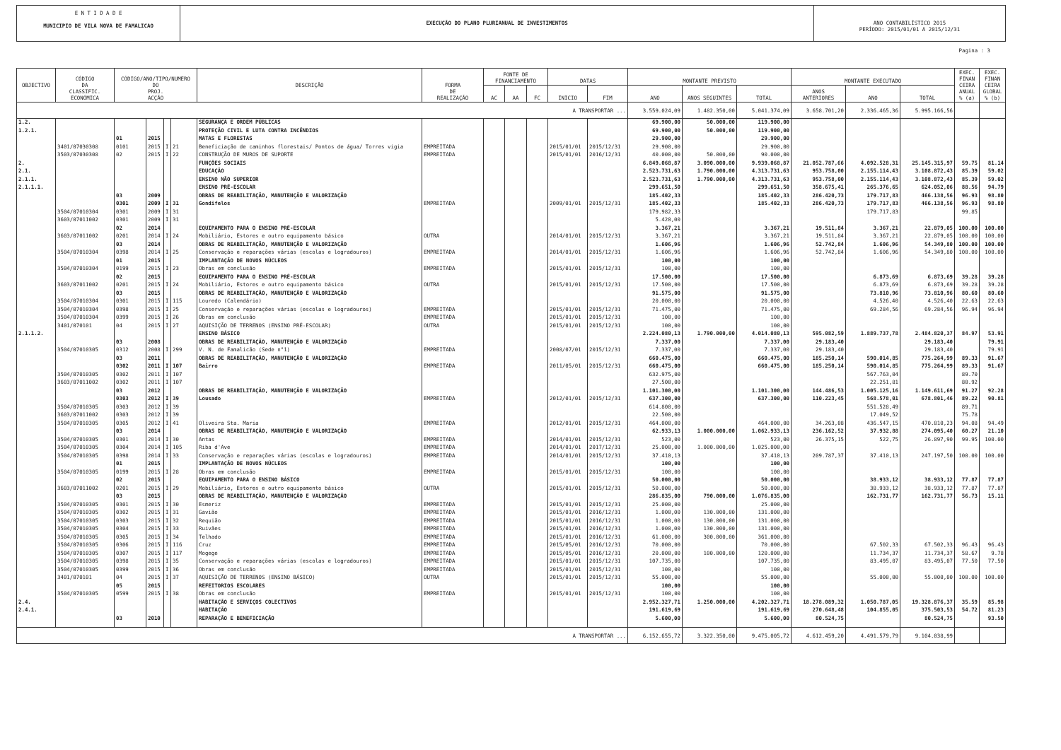E N T I D A D E
MUNICIPIO DE VILA NOVA DE FAMALICAO
EXECUÇÃO DO PLANO PLURIANUAL DE INVESTIMENTOS
ANO CONTABILÍSTICO 2015
PERÍODO: 2015/01/01 A 2015/12/31
Pagina : 3
| OBJECTIVO | CÓDIGO DA CLASSIFIC. ECONÓMICA | CÓDIGO/ANO/TIPO/NUMERO DO PROJ. ACÇÃO | | | | DESCRIÇÃO | FORMA DE REALIZAÇÃO | FONTE DE FINANCIAMENTO | | | DATAS | | MONTANTE PREVISTO | | | MONTANTE EXECUTADO | | | EXEC. FINAN CEIRA ANUAL % (a) | EXEC. FINAN CEIRA GLOBAL % (b) |
| --- | --- | --- | --- | --- | --- | --- | --- | --- | --- | --- | --- | --- | --- | --- | --- | --- | --- | --- | --- | --- |
| | | | | | | | | AC | AA | FC | INICIO | FIM | ANO | ANOS SEGUINTES | TOTAL | ANOS ANTERIORES | ANO | TOTAL | | |
| A TRANSPORTAR ... | | | | | | | | | | | | | 3.559.024,09 | 1.482.350,00 | 5.041.374,09 | 3.658.701,20 | 2.336.465,36 | 5.995.166,56 | | |
| 1.2. | | | | | | SEGURANÇA E ORDEM PÚBLICAS | | | | | | | 69.900,00 | 50.000,00 | 119.900,00 | | | | | |
| 1.2.1. | | | | | | PROTEÇÃO CIVIL E LUTA CONTRA INCÊNDIOS | | | | | | | 69.900,00 | 50.000,00 | 119.900,00 | | | | | |
| | | 01 | 2015 | | | MATAS E FLORESTAS | | | | | | | 29.900,00 | | 29.900,00 | | | | | |
| | 3401/07030308 | 0101 | 2015 | I | 21 | Beneficiação de caminhos florestais/ Pontos de água/ Torres vigia | EMPREITADA | | | | 2015/01/01 | 2015/12/31 | 29.900,00 | | 29.900,00 | | | | | |
| | 3503/07030308 | 02 | 2015 | I | 22 | CONSTRUÇÃO DE MUROS DE SUPORTE | EMPREITADA | | | | 2015/01/01 | 2016/12/31 | 40.000,00 | 50.000,00 | 90.000,00 | | | | | |
| 2. | | | | | | FUNÇÕES SOCIAIS | | | | | | | 6.849.068,87 | 3.090.000,00 | 9.939.068,87 | 21.052.787,66 | 4.092.528,31 | 25.145.315,97 | 59.75 | 81.14 |
| 2.1. | | | | | | EDUCAÇÃO | | | | | | | 2.523.731,63 | 1.790.000,00 | 4.313.731,63 | 953.758,00 | 2.155.114,43 | 3.108.872,43 | 85.39 | 59.02 |
| 2.1.1. | | | | | | ENSINO NÃO SUPERIOR | | | | | | | 2.523.731,63 | 1.790.000,00 | 4.313.731,63 | 953.758,00 | 2.155.114,43 | 3.108.872,43 | 85.39 | 59.02 |
| 2.1.1.1. | | | | | | ENSINO PRÉ-ESCOLAR | | | | | | | 299.651,50 | | 299.651,50 | 358.675,41 | 265.376,65 | 624.052,06 | 88.56 | 94.79 |
| | | 03 | 2009 | | | OBRAS DE REABILITAÇÃO, MANUTENÇÃO E VALORIZAÇÃO | | | | | | | 185.402,33 | | 185.402,33 | 286.420,73 | 179.717,83 | 466.138,56 | 96.93 | 98.80 |
| | | 0301 | 2009 | I | 31 | Gondifelos | EMPREITADA | | | | 2009/01/01 | 2015/12/31 | 185.402,33 | | 185.402,33 | 286.420,73 | 179.717,83 | 466.138,56 | 96.93 | 98.80 |
| | 3504/07010304 | 0301 | 2009 | I | 31 | | | | | | | | 179.982,33 | | | | 179.717,83 | | 99.85 | |
| | 3603/07011002 | 0301 | 2009 | I | 31 | | | | | | | | 5.420,00 | | | | | | | |
| | | 02 | 2014 | | | EQUIPAMENTO PARA O ENSINO PRÉ-ESCOLAR | | | | | | | 3.367,21 | | 3.367,21 | 19.511,84 | 3.367,21 | 22.879,05 | 100.00 | 100.00 |
| | 3603/07011002 | 0201 | 2014 | I | 24 | Mobiliário, Estores e outro equipamento básico | OUTRA | | | | 2014/01/01 | 2015/12/31 | 3.367,21 | | 3.367,21 | 19.511,84 | 3.367,21 | 22.879,05 | 100.00 | 100.00 |
| | | 03 | 2014 | | | OBRAS DE REABILITAÇÃO, MANUTENÇÃO E VALORIZAÇÃO | | | | | | | 1.606,96 | | 1.606,96 | 52.742,84 | 1.606,96 | 54.349,80 | 100.00 | 100.00 |
| | 3504/07010304 | 0398 | 2014 | I | 25 | Conservação e reparações várias (escolas e logradouros) | EMPREITADA | | | | 2014/01/01 | 2015/12/31 | 1.606,96 | | 1.606,96 | 52.742,84 | 1.606,96 | 54.349,80 | 100.00 | 100.00 |
| | | 01 | 2015 | | | IMPLANTAÇÃO DE NOVOS NÚCLEOS | | | | | | | 100,00 | | 100,00 | | | | | |
| | 3504/07010304 | 0199 | 2015 | I | 23 | Obras em conclusão | EMPREITADA | | | | 2015/01/01 | 2015/12/31 | 100,00 | | 100,00 | | | | | |
| | | 02 | 2015 | | | EQUIPAMENTO PARA O ENSINO PRÉ-ESCOLAR | | | | | | | 17.500,00 | | 17.500,00 | | 6.873,69 | 6.873,69 | 39.28 | 39.28 |
| | 3603/07011002 | 0201 | 2015 | I | 24 | Mobiliário, Estores e outro equipamento básico | OUTRA | | | | 2015/01/01 | 2015/12/31 | 17.500,00 | | 17.500,00 | | 6.873,69 | 6.873,69 | 39.28 | 39.28 |
| | | 03 | 2015 | | | OBRAS DE REABILITAÇÃO, MANUTENÇÃO E VALORIZAÇÃO | | | | | | | 91.575,00 | | 91.575,00 | | 73.810,96 | 73.810,96 | 80.60 | 80.60 |
| | 3504/07010304 | 0301 | 2015 | I | 115 | Louredo (Calendário) | | | | | | | 20.000,00 | | 20.000,00 | | 4.526,40 | 4.526,40 | 22.63 | 22.63 |
| | 3504/07010304 | 0398 | 2015 | I | 25 | Conservação e reparações várias (escolas e logradouros) | EMPREITADA | | | | 2015/01/01 | 2015/12/31 | 71.475,00 | | 71.475,00 | | 69.284,56 | 69.284,56 | 96.94 | 96.94 |
| | 3504/07010304 | 0399 | 2015 | I | 26 | Obras em conclusão | EMPREITADA | | | | 2015/01/01 | 2015/12/31 | 100,00 | | 100,00 | | | | | |
| | 3401/070101 | 04 | 2015 | I | 27 | AQUISIÇÃO DE TERRENOS (ENSINO PRÉ-ESCOLAR) | OUTRA | | | | 2015/01/01 | 2015/12/31 | 100,00 | | 100,00 | | | | | |
| 2.1.1.2. | | | | | | ENSINO BÁSICO | | | | | | | 2.224.080,13 | 1.790.000,00 | 4.014.080,13 | 595.082,59 | 1.889.737,78 | 2.484.820,37 | 84.97 | 53.91 |
| | | 03 | 2008 | | | OBRAS DE REABILITAÇÃO, MANUTENÇÃO E VALORIZAÇÃO | | | | | | | 7.337,00 | | 7.337,00 | 29.183,40 | | 29.183,40 | | 79.91 |
| | 3504/07010305 | 0312 | 2008 | I | 299 | V. N. de Famalicão (Sede n°1) | EMPREITADA | | | | 2008/07/01 | 2015/12/31 | 7.337,00 | | 7.337,00 | 29.183,40 | | 29.183,40 | | 79.91 |
| | | 03 | 2011 | | | OBRAS DE REABILITAÇÃO, MANUTENÇÃO E VALORIZAÇÃO | | | | | | | 660.475,00 | | 660.475,00 | 185.250,14 | 590.014,85 | 775.264,99 | 89.33 | 91.67 |
| | | 0302 | 2011 | I | 107 | Bairro | EMPREITADA | | | | 2011/05/01 | 2015/12/31 | 660.475,00 | | 660.475,00 | 185.250,14 | 590.014,85 | 775.264,99 | 89.33 | 91.67 |
| | 3504/07010305 | 0302 | 2011 | I | 107 | | | | | | | | 632.975,00 | | | | 567.763,04 | | 89.70 | |
| | 3603/07011002 | 0302 | 2011 | I | 107 | | | | | | | | 27.500,00 | | | | 22.251,81 | | 80.92 | |
| | | 03 | 2012 | | | OBRAS DE REABILITAÇÃO, MANUTENÇÃO E VALORIZAÇÃO | | | | | | | 1.101.300,00 | | 1.101.300,00 | 144.486,53 | 1.005.125,16 | 1.149.611,69 | 91.27 | 92.28 |
| | | 0303 | 2012 | I | 39 | Lousado | EMPREITADA | | | | 2012/01/01 | 2015/12/31 | 637.300,00 | | 637.300,00 | 110.223,45 | 568.578,01 | 678.801,46 | 89.22 | 90.81 |
| | 3504/07010305 | 0303 | 2012 | I | 39 | | | | | | | | 614.800,00 | | | | 551.528,49 | | 89.71 | |
| | 3603/07011002 | 0303 | 2012 | I | 39 | | | | | | | | 22.500,00 | | | | 17.049,52 | | 75.78 | |
| | 3504/07010305 | 0305 | 2012 | I | 41 | Oliveira Sta. Maria | EMPREITADA | | | | 2012/01/01 | 2015/12/31 | 464.000,00 | | 464.000,00 | 34.263,08 | 436.547,15 | 470.810,23 | 94.08 | 94.49 |
| | | 03 | 2014 | | | OBRAS DE REABILITAÇÃO, MANUTENÇÃO E VALORIZAÇÃO | | | | | | | 62.933,13 | 1.000.000,00 | 1.062.933,13 | 236.162,52 | 37.932,88 | 274.095,40 | 60.27 | 21.10 |
| | 3504/07010305 | 0301 | 2014 | I | 30 | Antas | EMPREITADA | | | | 2014/01/01 | 2015/12/31 | 523,00 | | 523,00 | 26.375,15 | 522,75 | 26.897,90 | 99.95 | 100.00 |
| | 3504/07010305 | 0304 | 2014 | I | 105 | Riba d'Ave | EMPREITADA | | | | 2014/01/01 | 2017/12/31 | 25.000,00 | 1.000.000,00 | 1.025.000,00 | | | | | |
| | 3504/07010305 | 0398 | 2014 | I | 33 | Conservação e reparações várias (escolas e logradouros) | EMPREITADA | | | | 2014/01/01 | 2015/12/31 | 37.410,13 | | 37.410,13 | 209.787,37 | 37.410,13 | 247.197,50 | 100.00 | 100.00 |
| | | 01 | 2015 | | | IMPLANTAÇÃO DE NOVOS NÚCLEOS | | | | | | | 100,00 | | 100,00 | | | | | |
| | 3504/07010305 | 0199 | 2015 | I | 28 | Obras em conclusão | EMPREITADA | | | | 2015/01/01 | 2015/12/31 | 100,00 | | 100,00 | | | | | |
| | | 02 | 2015 | | | EQUIPAMENTO PARA O ENSINO BÁSICO | | | | | | | 50.000,00 | | 50.000,00 | | 38.933,12 | 38.933,12 | 77.87 | 77.87 |
| | 3603/07011002 | 0201 | 2015 | I | 29 | Mobiliário, Estores e outro equipamento básico | OUTRA | | | | 2015/01/01 | 2015/12/31 | 50.000,00 | | 50.000,00 | | 38.933,12 | 38.933,12 | 77.87 | 77.87 |
| | | 03 | 2015 | | | OBRAS DE REABILITAÇÃO, MANUTENÇÃO E VALORIZAÇÃO | | | | | | | 286.835,00 | 790.000,00 | 1.076.835,00 | | 162.731,77 | 162.731,77 | 56.73 | 15.11 |
| | 3504/07010305 | 0301 | 2015 | I | 30 | Esmeriz | EMPREITADA | | | | 2015/01/01 | 2015/12/31 | 25.000,00 | | 25.000,00 | | | | | |
| | 3504/07010305 | 0302 | 2015 | I | 31 | Gavião | EMPREITADA | | | | 2015/01/01 | 2016/12/31 | 1.000,00 | 130.000,00 | 131.000,00 | | | | | |
| | 3504/07010305 | 0303 | 2015 | I | 32 | Requião | EMPREITADA | | | | 2015/01/01 | 2016/12/31 | 1.000,00 | 130.000,00 | 131.000,00 | | | | | |
| | 3504/07010305 | 0304 | 2015 | I | 33 | Ruivães | EMPREITADA | | | | 2015/01/01 | 2016/12/31 | 1.000,00 | 130.000,00 | 131.000,00 | | | | | |
| | 3504/07010305 | 0305 | 2015 | I | 34 | Telhado | EMPREITADA | | | | 2015/01/01 | 2016/12/31 | 61.000,00 | 300.000,00 | 361.000,00 | | | | | |
| | 3504/07010305 | 0306 | 2015 | I | 116 | Cruz | EMPREITADA | | | | 2015/05/01 | 2016/12/31 | 70.000,00 | | 70.000,00 | | 67.502,33 | 67.502,33 | 96.43 | 96.43 |
| | 3504/07010305 | 0307 | 2015 | I | 117 | Mogege | EMPREITADA | | | | 2015/05/01 | 2016/12/31 | 20.000,00 | 100.000,00 | 120.000,00 | | 11.734,37 | 11.734,37 | 58.67 | 9.78 |
| | 3504/07010305 | 0398 | 2015 | I | 35 | Conservação e reparações várias (escolas e logradouros) | EMPREITADA | | | | 2015/01/01 | 2015/12/31 | 107.735,00 | | 107.735,00 | | 83.495,07 | 83.495,07 | 77.50 | 77.50 |
| | 3504/07010305 | 0399 | 2015 | I | 36 | Obras em conclusão | EMPREITADA | | | | 2015/01/01 | 2015/12/31 | 100,00 | | 100,00 | | | | | |
| | 3401/070101 | 04 | 2015 | I | 37 | AQUISIÇÃO DE TERRENOS (ENSINO BÁSICO) | OUTRA | | | | 2015/01/01 | 2015/12/31 | 55.000,00 | | 55.000,00 | | 55.000,00 | 55.000,00 | 100.00 | 100.00 |
| | | 05 | 2015 | | | REFEITORIOS ESCOLARES | | | | | | | 100,00 | | 100,00 | | | | | |
| | 3504/07010305 | 0599 | 2015 | I | 38 | Obras em conclusão | EMPREITADA | | | | 2015/01/01 | 2015/12/31 | 100,00 | | 100,00 | | | | | |
| 2.4. | | | | | | HABITAÇÃO E SERVIÇOS COLECTIVOS | | | | | | | 2.952.327,71 | 1.250.000,00 | 4.202.327,71 | 18.278.089,32 | 1.050.787,05 | 19.328.876,37 | 35.59 | 85.98 |
| 2.4.1. | | | | | | HABITAÇÃO | | | | | | | 191.619,69 | | 191.619,69 | 270.648,48 | 104.855,05 | 375.503,53 | 54.72 | 81.23 |
| | | 03 | 2010 | | | REPARAÇÃO E BENEFICIAÇÃO | | | | | | | 5.600,00 | | 5.600,00 | 80.524,75 | | 80.524,75 | | 93.50 |
| A TRANSPORTAR ... | | | | | | | | | | | | | 6.152.655,72 | 3.322.350,00 | 9.475.005,72 | 4.612.459,20 | 4.491.579,79 | 9.104.038,99 | | |